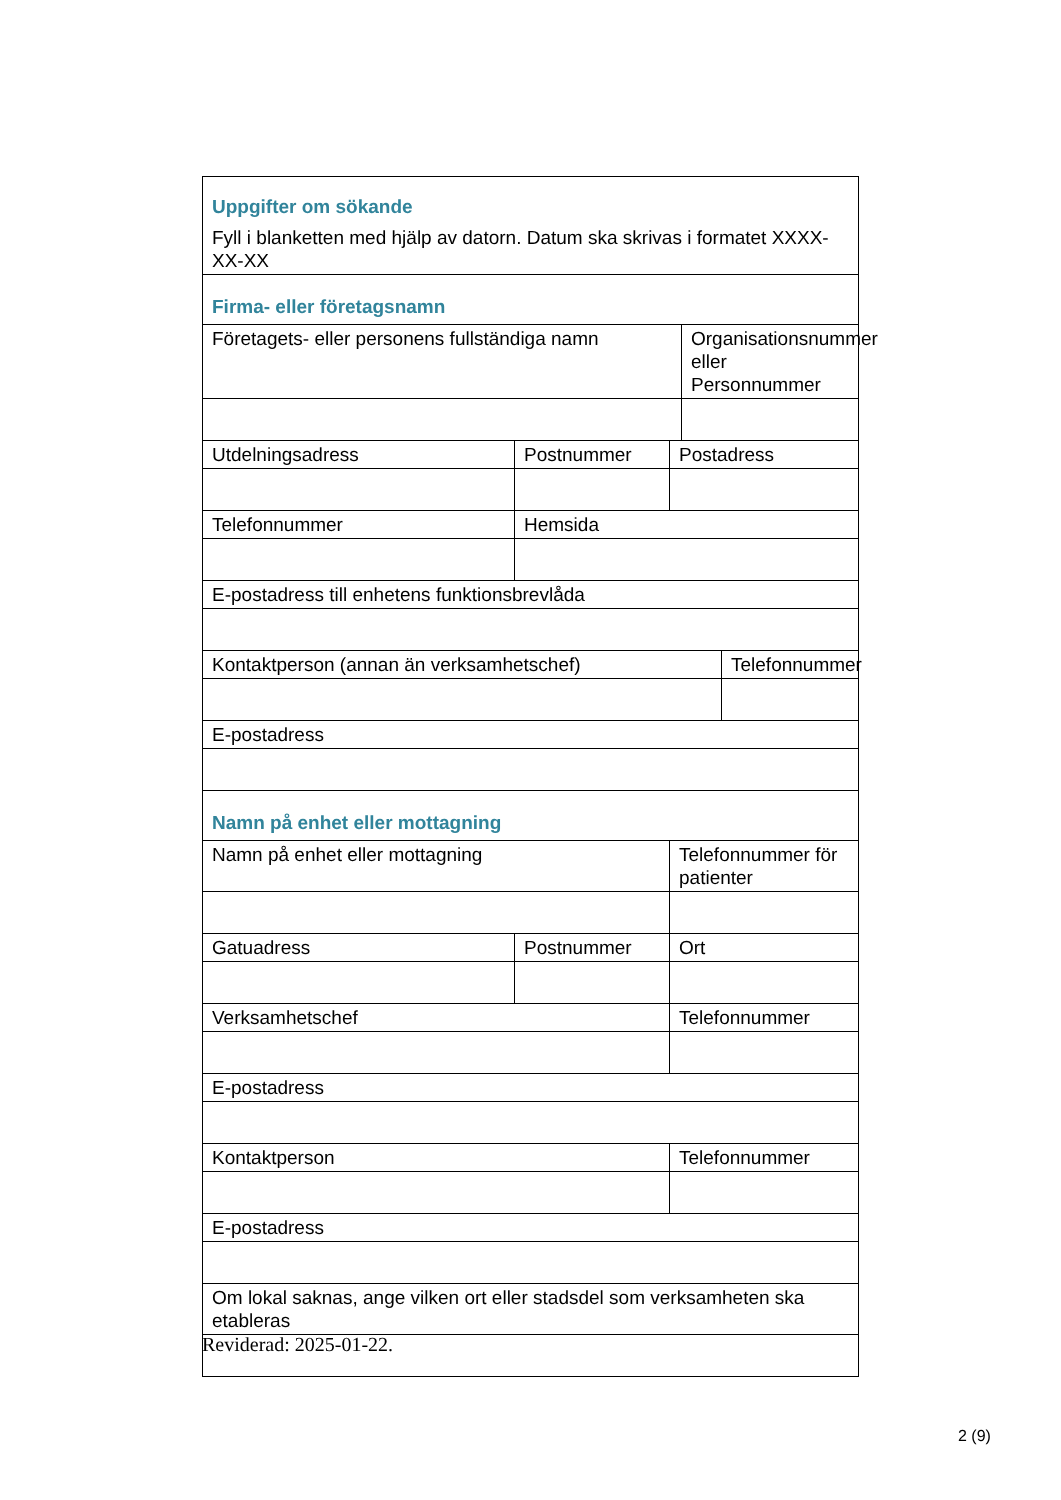| Uppgifter om sökande Fyll i blanketten med hjälp av datorn. Datum ska skrivas i formatet XXXX-XX-XX | | | | |
| Firma- eller företagsnamn | | | | |
| Företagets- eller personens fullständiga namn | | | Organisationsnummer eller Personnummer | |
| Utdelningsadress | Postnummer | Postadress | | |
| Telefonnummer | Hemsida | | | |
| E-postadress till enhetens funktionsbrevlåda | | | | |
| Kontaktperson (annan än verksamhetschef) | | | | Telefonnummer |
| E-postadress | | | | |
| Namn på enhet eller mottagning | | | | |
| Namn på enhet eller mottagning | | Telefonnummer för patienter | | |
| Gatuadress | Postnummer | Ort | | |
| Verksamhetschef | | Telefonnummer | | |
| E-postadress | | | | |
| Kontaktperson | | Telefonnummer | | |
| E-postadress | | | | |
| Om lokal saknas, ange vilken ort eller stadsdel som verksamheten ska etableras | | | | |
Reviderad: 2025-01-22.
2 (9)